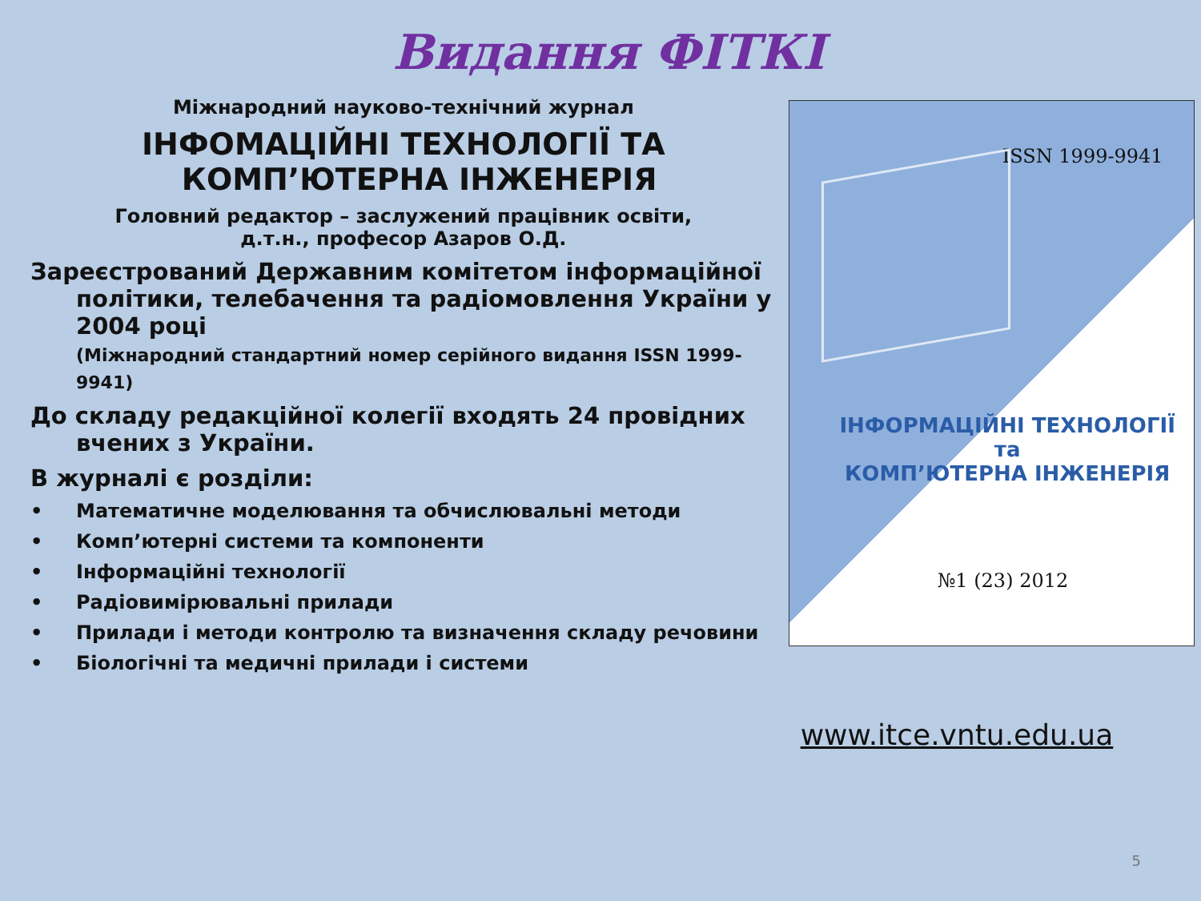Видання ФІТКІ
Міжнародний науково-технічний журнал
ІНФОМАЦІЙНІ ТЕХНОЛОГІЇ ТА
КОМП’ЮТЕРНА ІНЖЕНЕРІЯ
Головний редактор – заслужений працівник освіти,
д.т.н., професор Азаров О.Д.
Зареєстрований Державним комітетом інформаційної політики, телебачення та радіомовлення України у 2004 році
(Міжнародний стандартний номер серійного видання ISSN 1999-9941)
До складу редакційної колегії входять 24 провідних вчених з України.
В журналі є розділи:
• Математичне моделювання та обчислювальні методи
• Комп’ютерні системи та компоненти
• Інформаційні технології
• Радіовимірювальні прилади
• Прилади і методи контролю та визначення складу речовини
• Біологічні та медичні прилади і системи
ISSN 1999-9941
ІНФОРМАЦІЙНІ ТЕХНОЛОГІЇ
та
КОМП’ЮТЕРНА ІНЖЕНЕРІЯ
№1 (23) 2012
www.itce.vntu.edu.ua
5